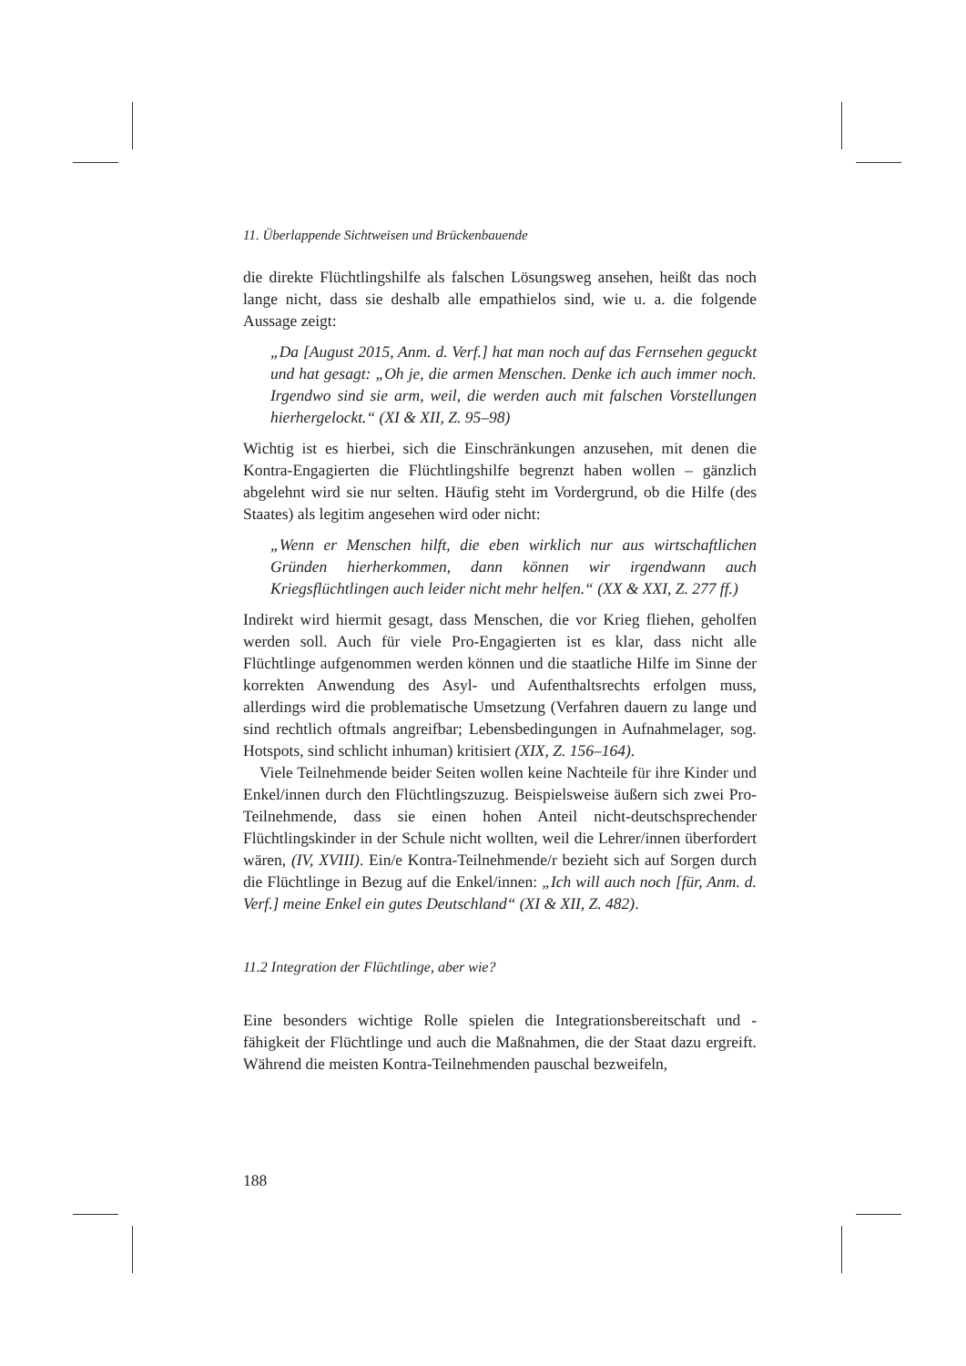11. Überlappende Sichtweisen und Brückenbauende
die direkte Flüchtlingshilfe als falschen Lösungsweg ansehen, heißt das noch lange nicht, dass sie deshalb alle empathielos sind, wie u. a. die folgende Aussage zeigt:
„Da [August 2015, Anm. d. Verf.] hat man noch auf das Fernsehen geguckt und hat gesagt: „Oh je, die armen Menschen. Denke ich auch immer noch. Irgendwo sind sie arm, weil, die werden auch mit falschen Vorstellungen hierhergelockt.“ (XI & XII, Z. 95–98)
Wichtig ist es hierbei, sich die Einschränkungen anzusehen, mit denen die Kontra-Engagierten die Flüchtlingshilfe begrenzt haben wollen – gänzlich abgelehnt wird sie nur selten. Häufig steht im Vordergrund, ob die Hilfe (des Staates) als legitim angesehen wird oder nicht:
„Wenn er Menschen hilft, die eben wirklich nur aus wirtschaftlichen Gründen hierherkommen, dann können wir irgendwann auch Kriegsflüchtlingen auch leider nicht mehr helfen.“ (XX & XXI, Z. 277 ff.)
Indirekt wird hiermit gesagt, dass Menschen, die vor Krieg fliehen, geholfen werden soll. Auch für viele Pro-Engagierten ist es klar, dass nicht alle Flüchtlinge aufgenommen werden können und die staatliche Hilfe im Sinne der korrekten Anwendung des Asyl- und Aufenthaltsrechts erfolgen muss, allerdings wird die problematische Umsetzung (Verfahren dauern zu lange und sind rechtlich oftmals angreifbar; Lebensbedingungen in Aufnahmelager, sog. Hotspots, sind schlicht inhuman) kritisiert (XIX, Z. 156–164).
Viele Teilnehmende beider Seiten wollen keine Nachteile für ihre Kinder und Enkel/innen durch den Flüchtlingszuzug. Beispielsweise äußern sich zwei Pro-Teilnehmende, dass sie einen hohen Anteil nicht-deutschsprechender Flüchtlingskinder in der Schule nicht wollten, weil die Lehrer/innen überfordert wären, (IV, XVIII). Ein/e Kontra-Teilnehmende/r bezieht sich auf Sorgen durch die Flüchtlinge in Bezug auf die Enkel/innen: „Ich will auch noch [für, Anm. d. Verf.] meine Enkel ein gutes Deutschland“ (XI & XII, Z. 482).
11.2 Integration der Flüchtlinge, aber wie?
Eine besonders wichtige Rolle spielen die Integrationsbereitschaft und -fähigkeit der Flüchtlinge und auch die Maßnahmen, die der Staat dazu ergreift. Während die meisten Kontra-Teilnehmenden pauschal bezweifeln,
188